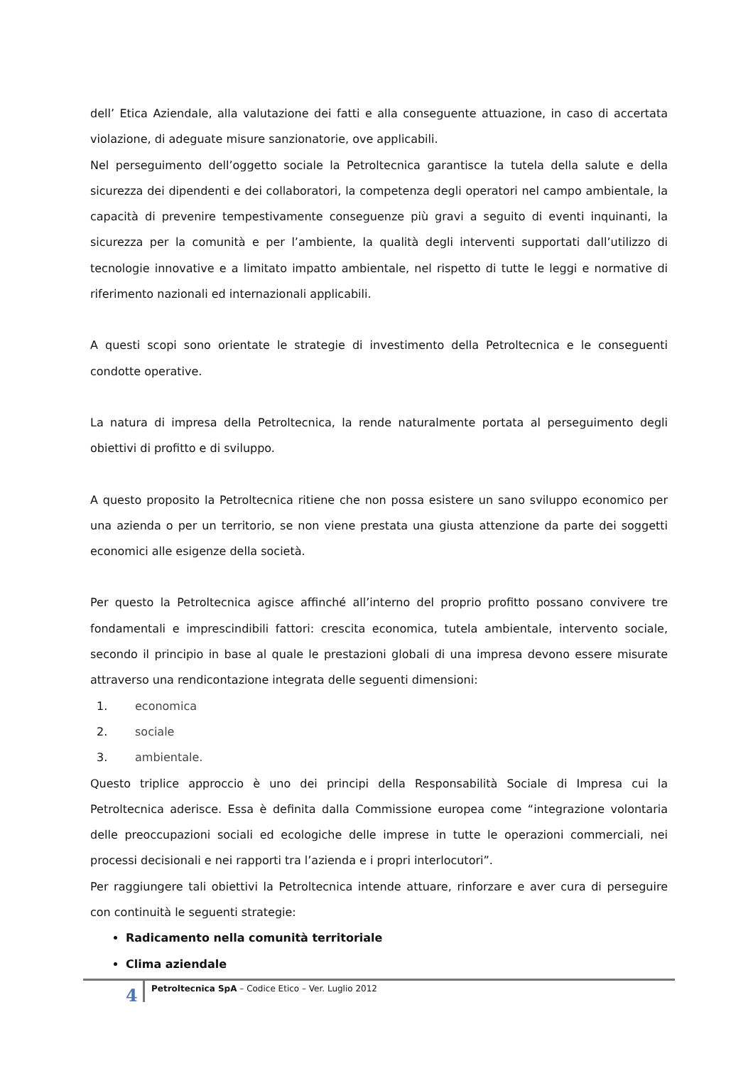dell’ Etica Aziendale, alla valutazione dei fatti e alla conseguente attuazione, in caso di accertata violazione, di adeguate misure sanzionatorie, ove applicabili.
Nel perseguimento dell’oggetto sociale la Petroltecnica garantisce la tutela della salute e della sicurezza dei dipendenti e dei collaboratori, la competenza degli operatori nel campo ambientale, la capacità di prevenire tempestivamente conseguenze più gravi a seguito di eventi inquinanti, la sicurezza per la comunità e per l’ambiente, la qualità degli interventi supportati dall’utilizzo di tecnologie innovative e a limitato impatto ambientale, nel rispetto di tutte le leggi e normative di riferimento nazionali ed internazionali applicabili.
A questi scopi sono orientate le strategie di investimento della Petroltecnica e le conseguenti condotte operative.
La natura di impresa della Petroltecnica, la rende naturalmente portata al perseguimento degli obiettivi di profitto e di sviluppo.
A questo proposito la Petroltecnica ritiene che non possa esistere un sano sviluppo economico per una azienda o per un territorio, se non viene prestata una giusta attenzione da parte dei soggetti economici alle esigenze della società.
Per questo la Petroltecnica agisce affinché all’interno del proprio profitto possano convivere tre fondamentali e imprescindibili fattori: crescita economica, tutela ambientale, intervento sociale, secondo il principio in base al quale le prestazioni globali di una impresa devono essere misurate attraverso una rendicontazione integrata delle seguenti dimensioni:
1. economica
2. sociale
3. ambientale.
Questo triplice approccio è uno dei principi della Responsabilità Sociale di Impresa cui la Petroltecnica aderisce. Essa è definita dalla Commissione europea come “integrazione volontaria delle preoccupazioni sociali ed ecologiche delle imprese in tutte le operazioni commerciali, nei processi decisionali e nei rapporti tra l’azienda e i propri interlocutori”.
Per raggiungere tali obiettivi la Petroltecnica intende attuare, rinforzare e aver cura di perseguire con continuità le seguenti strategie:
Radicamento nella comunità territoriale
Clima aziendale
4
Petroltecnica SpA – Codice Etico – Ver. Luglio 2012